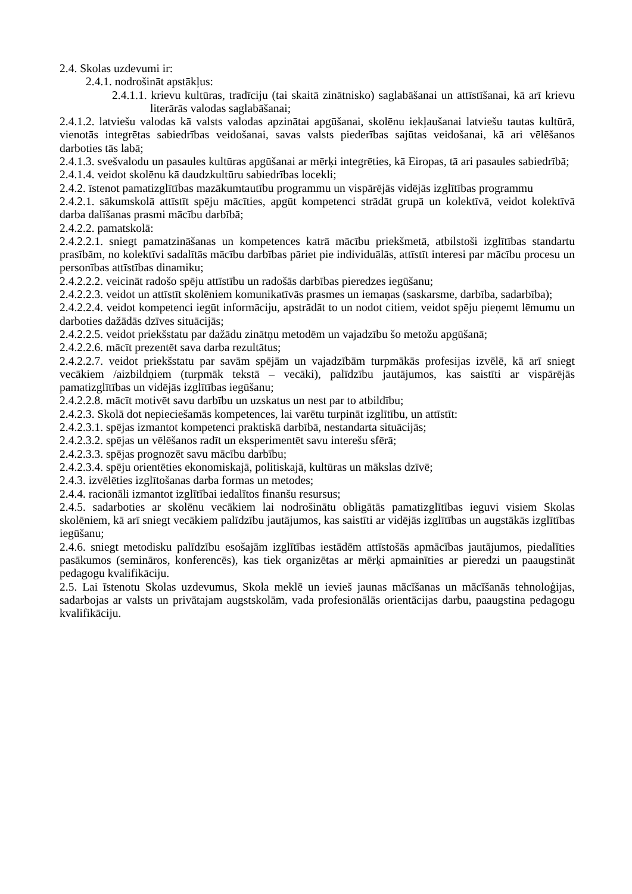2.4. Skolas uzdevumi ir:
2.4.1. nodrošināt apstākļus:
2.4.1.1. krievu kultūras, tradīciju (tai skaitā zinātnisko) saglabāšanai un attīstīšanai, kā arī krievu literārās valodas saglabāšanai;
2.4.1.2. latviešu valodas kā valsts valodas apzinātai apgūšanai, skolēnu iekļaušanai latviešu tautas kultūrā, vienotās integrētas sabiedrības veidošanai, savas valsts piederības sajūtas veidošanai, kā ari vēlēšanos darboties tās labā;
2.4.1.3. svešvalodu un pasaules kultūras apgūšanai ar mērķi integrēties, kā Eiropas, tā ari pasaules sabiedrībā;
2.4.1.4. veidot skolēnu kā daudzkultūru sabiedrības locekli;
2.4.2. īstenot pamatizglītības mazākumtautību programmu un vispārējās vidējās izglītības programmu
2.4.2.1. sākumskolā attīstīt spēju mācīties, apgūt kompetenci strādāt grupā un kolektīvā, veidot kolektīvā darba dalīšanas prasmi mācību darbībā;
2.4.2.2. pamatskolā:
2.4.2.2.1. sniegt pamatzināšanas un kompetences katrā mācību priekšmetā, atbilstoši izglītības standartu prasībām, no kolektīvi sadalītās mācību darbības pāriet pie individuālās, attīstīt interesi par mācību procesu un personības attīstības dinamiku;
2.4.2.2.2. veicināt radošo spēju attīstību un radošās darbības pieredzes iegūšanu;
2.4.2.2.3. veidot un attīstīt skolēniem komunikatīvās prasmes un iemaņas (saskarsme, darbība, sadarbība);
2.4.2.2.4. veidot kompetenci iegūt informāciju, apstrādāt to un nodot citiem, veidot spēju pieņemt lēmumu un darboties dažādās dzīves situācijās;
2.4.2.2.5. veidot priekšstatu par dažādu zinātņu metodēm un vajadzību šo metožu apgūšanā;
2.4.2.2.6. mācīt prezentēt sava darba rezultātus;
2.4.2.2.7. veidot priekšstatu par savām spējām un vajadzībām turpmākās profesijas izvēlē, kā arī sniegt vecākiem /aizbildņiem (turpmāk tekstā – vecāki), palīdzību jautājumos, kas saistīti ar vispārējās pamatizglītības un vidējās izglītības iegūšanu;
2.4.2.2.8. mācīt motivēt savu darbību un uzskatus un nest par to atbildību;
2.4.2.3. Skolā dot nepieciešamās kompetences, lai varētu turpināt izglītību, un attīstīt:
2.4.2.3.1. spējas izmantot kompetenci praktiskā darbībā, nestandarta situācijās;
2.4.2.3.2. spējas un vēlēšanos radīt un eksperimentēt savu interešu sfērā;
2.4.2.3.3. spējas prognozēt savu mācību darbību;
2.4.2.3.4. spēju orientēties ekonomiskajā, politiskajā, kultūras un mākslas dzīvē;
2.4.3. izvēlēties izglītošanas darba formas un metodes;
2.4.4. racionāli izmantot izglītībai iedalītos finanšu resursus;
2.4.5. sadarboties ar skolēnu vecākiem lai nodrošinātu obligātās pamatizglītības ieguvi visiem Skolas skolēniem, kā arī sniegt vecākiem palīdzību jautājumos, kas saistīti ar vidējās izglītības un augstākās izglītības iegūšanu;
2.4.6. sniegt metodisku palīdzību esošajām izglītības iestādēm attīstošās apmācības jautājumos, piedalīties pasākumos (semināros, konferencēs), kas tiek organizētas ar mērķi apmainīties ar pieredzi un paaugstināt pedagogu kvalifikāciju.
2.5. Lai īstenotu Skolas uzdevumus, Skola meklē un ievieš jaunas mācīšanas un mācīšanās tehnoloģijas, sadarbojas ar valsts un privātajam augstskolām, vada profesionālās orientācijas darbu, paaugstina pedagogu kvalifikāciju.